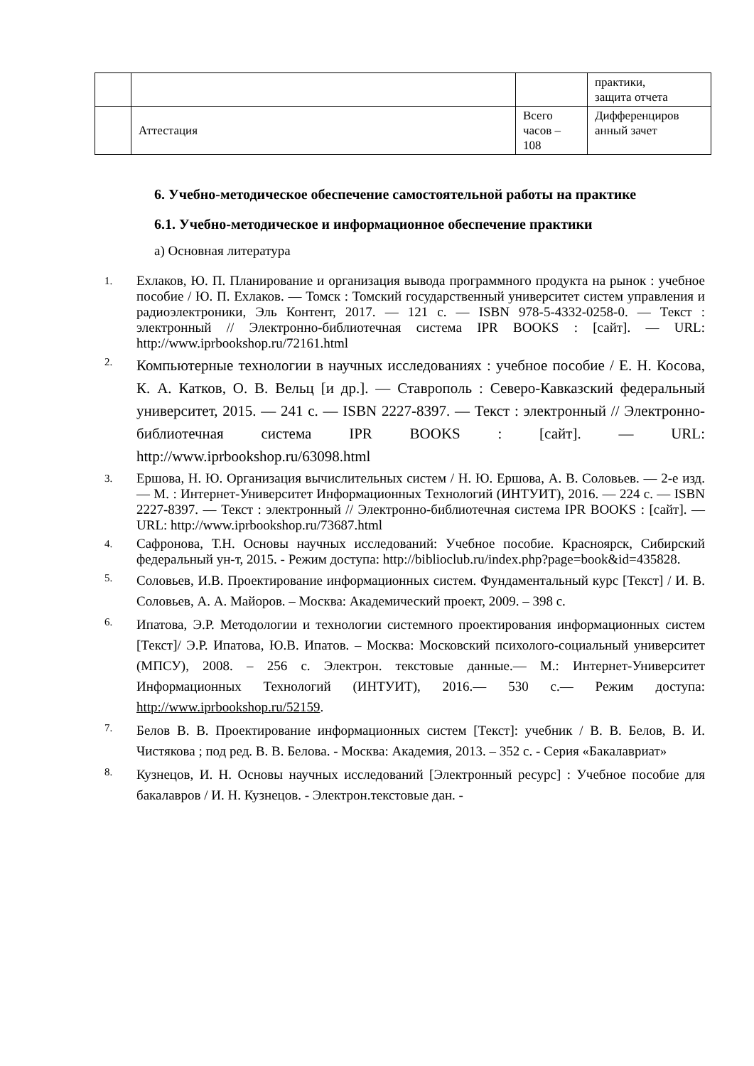| | | | практики, защита отчета |
| | Аттестация | Всего часов – 108 | Дифференциров анный зачет |
6. Учебно-методическое обеспечение самостоятельной работы на практике
6.1. Учебно-методическое и информационное обеспечение практики
а) Основная литература
1. Ехлаков, Ю. П. Планирование и организация вывода программного продукта на рынок : учебное пособие / Ю. П. Ехлаков. — Томск : Томский государственный университет систем управления и радиоэлектроники, Эль Контент, 2017. — 121 с. — ISBN 978-5-4332-0258-0. — Текст : электронный // Электронно-библиотечная система IPR BOOKS : [сайт]. — URL: http://www.iprbookshop.ru/72161.html
2. Компьютерные технологии в научных исследованиях : учебное пособие / Е. Н. Косова, К. А. Катков, О. В. Вельц [и др.]. — Ставрополь : Северо-Кавказский федеральный университет, 2015. — 241 с. — ISBN 2227-8397. — Текст : электронный // Электронно-библиотечная система IPR BOOKS : [сайт]. — URL: http://www.iprbookshop.ru/63098.html
3. Ершова, Н. Ю. Организация вычислительных систем / Н. Ю. Ершова, А. В. Соловьев. — 2-е изд. — М. : Интернет-Университет Информационных Технологий (ИНТУИТ), 2016. — 224 с. — ISBN 2227-8397. — Текст : электронный // Электронно-библиотечная система IPR BOOKS : [сайт]. — URL: http://www.iprbookshop.ru/73687.html
4. Сафронова, Т.Н. Основы научных исследований: Учебное пособие. Красноярск, Сибирский федеральный ун-т, 2015. - Режим доступа: http://biblioclub.ru/index.php?page=book&id=435828.
5. Соловьев, И.В. Проектирование информационных систем. Фундаментальный курс [Текст] / И. В. Соловьев, А. А. Майоров. – Москва: Академический проект, 2009. – 398 с.
6. Ипатова, Э.Р. Методологии и технологии системного проектирования информационных систем [Текст]/ Э.Р. Ипатова, Ю.В. Ипатов. – Москва: Московский психолого-социальный университет (МПСУ), 2008. – 256 с. Электрон. текстовые данные.— М.: Интернет-Университет Информационных Технологий (ИНТУИТ), 2016.— 530 c.— Режим доступа: http://www.iprbookshop.ru/52159.
7. Белов В. В. Проектирование информационных систем [Текст]: учебник / В. В. Белов, В. И. Чистякова ; под ред. В. В. Белова. - Москва: Академия, 2013. – 352 с. - Серия «Бакалавриат»
8. Кузнецов, И. Н. Основы научных исследований [Электронный ресурс] : Учебное пособие для бакалавров / И. Н. Кузнецов. - Электрон.текстовые дан. -